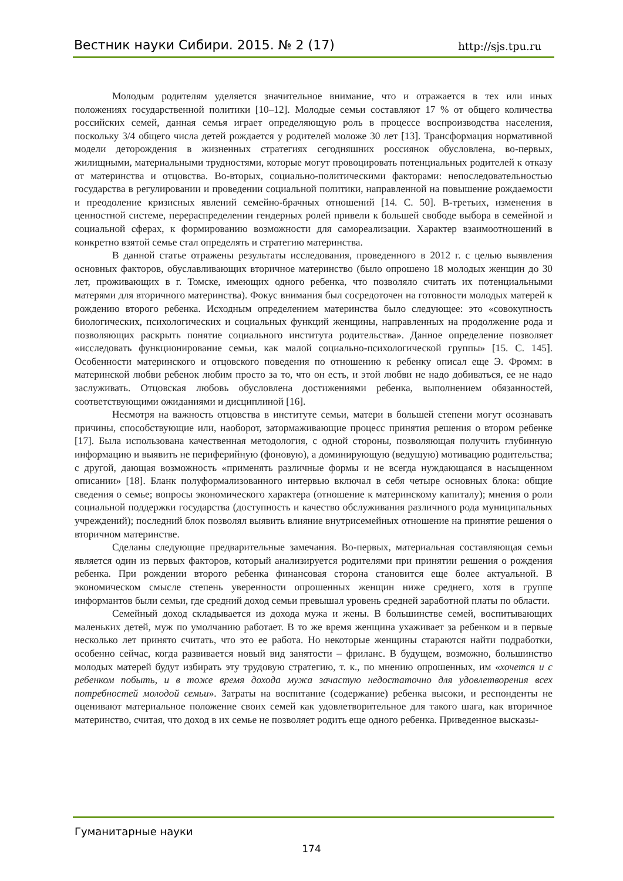Вестник науки Сибири. 2015. № 2 (17) http://sjs.tpu.ru
Молодым родителям уделяется значительное внимание, что и отражается в тех или иных положениях государственной политики [10–12]. Молодые семьи составляют 17 % от общего количества российских семей, данная семья играет определяющую роль в процессе воспроизводства населения, поскольку 3/4 общего числа детей рождается у родителей моложе 30 лет [13]. Трансформация нормативной модели деторождения в жизненных стратегиях сегодняшних россиянок обусловлена, во-первых, жилищными, материальными трудностями, которые могут провоцировать потенциальных родителей к отказу от материнства и отцовства. Во-вторых, социально-политическими факторами: непоследовательностью государства в регулировании и проведении социальной политики, направленной на повышение рождаемости и преодоление кризисных явлений семейно-брачных отношений [14. С. 50]. В-третьих, изменения в ценностной системе, перераспределении гендерных ролей привели к большей свободе выбора в семейной и социальной сферах, к формированию возможности для самореализации. Характер взаимоотношений в конкретно взятой семье стал определять и стратегию материнства.
В данной статье отражены результаты исследования, проведенного в 2012 г. с целью выявления основных факторов, обуславливающих вторичное материнство (было опрошено 18 молодых женщин до 30 лет, проживающих в г. Томске, имеющих одного ребенка, что позволяло считать их потенциальными матерями для вторичного материнства). Фокус внимания был сосредоточен на готовности молодых матерей к рождению второго ребенка. Исходным определением материнства было следующее: это «совокупность биологических, психологических и социальных функций женщины, направленных на продолжение рода и позволяющих раскрыть понятие социального института родительства». Данное определение позволяет «исследовать функционирование семьи, как малой социально-психологической группы» [15. С. 145]. Особенности материнского и отцовского поведения по отношению к ребенку описал еще Э. Фромм: в материнской любви ребенок любим просто за то, что он есть, и этой любви не надо добиваться, ее не надо заслуживать. Отцовская любовь обусловлена достижениями ребенка, выполнением обязанностей, соответствующими ожиданиями и дисциплиной [16].
Несмотря на важность отцовства в институте семьи, матери в большей степени могут осознавать причины, способствующие или, наоборот, затормаживающие процесс принятия решения о втором ребенке [17]. Была использована качественная методология, с одной стороны, позволяющая получить глубинную информацию и выявить не периферийную (фоновую), а доминирующую (ведущую) мотивацию родительства; с другой, дающая возможность «применять различные формы и не всегда нуждающаяся в насыщенном описании» [18]. Бланк полуформализованного интервью включал в себя четыре основных блока: общие сведения о семье; вопросы экономического характера (отношение к материнскому капиталу); мнения о роли социальной поддержки государства (доступность и качество обслуживания различного рода муниципальных учреждений); последний блок позволял выявить влияние внутрисемейных отношение на принятие решения о вторичном материнстве.
Сделаны следующие предварительные замечания. Во-первых, материальная составляющая семьи является один из первых факторов, который анализируется родителями при принятии решения о рождения ребенка. При рождении второго ребенка финансовая сторона становится еще более актуальной. В экономическом смысле степень уверенности опрошенных женщин ниже среднего, хотя в группе информантов были семьи, где средний доход семьи превышал уровень средней заработной платы по области.
Семейный доход складывается из дохода мужа и жены. В большинстве семей, воспитывающих маленьких детей, муж по умолчанию работает. В то же время женщина ухаживает за ребенком и в первые несколько лет принято считать, что это ее работа. Но некоторые женщины стараются найти подработки, особенно сейчас, когда развивается новый вид занятости – фриланс. В будущем, возможно, большинство молодых матерей будут избирать эту трудовую стратегию, т. к., по мнению опрошенных, им «хочется и с ребенком побыть, и в тоже время дохода мужа зачастую недостаточно для удовлетворения всех потребностей молодой семьи». Затраты на воспитание (содержание) ребенка высоки, и респонденты не оценивают материальное положение своих семей как удовлетворительное для такого шага, как вторичное материнство, считая, что доход в их семье не позволяет родить еще одного ребенка. Приведенное высказы-
Гуманитарные науки
174